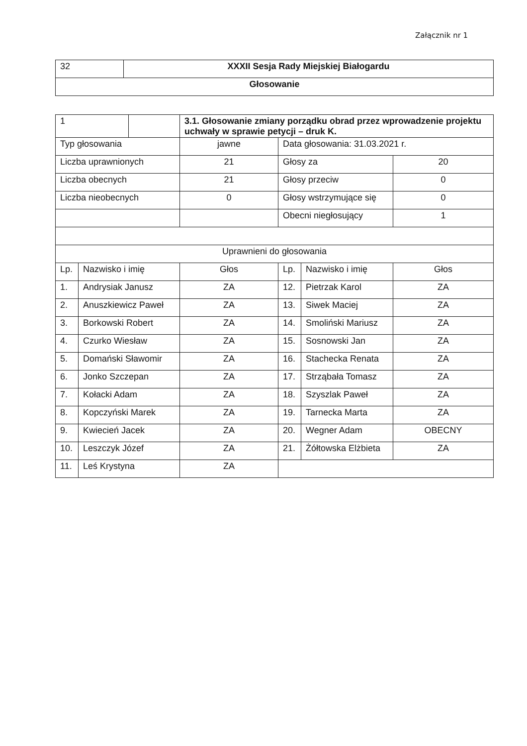Załącznik nr 1
| 32 | XXXII Sesja Rady Miejskiej Białogardu |
| Głosowanie | |
| 1 | | 3.1. Głosowanie zmiany porządku obrad przez wprowadzenie projektu uchwały w sprawie petycji – druk K. | | | |
| Typ głosowania | | jawne | Data głosowania: 31.03.2021 r. | | |
| Liczba uprawnionych | | 21 | Głosy za | | 20 |
| Liczba obecnych | | 21 | Głosy przeciw | | 0 |
| Liczba nieobecnych | | 0 | Głosy wstrzymujące się | | 0 |
| | | | Obecni niegłosujący | | 1 |
| Uprawnieni do głosowania | | | | | |
| Lp. | Nazwisko i imię | Głos | Lp. | Nazwisko i imię | Głos |
| 1. | Andrysiak Janusz | ZA | 12. | Pietrzak Karol | ZA |
| 2. | Anuszkiewicz Paweł | ZA | 13. | Siwek Maciej | ZA |
| 3. | Borkowski Robert | ZA | 14. | Smoliński Mariusz | ZA |
| 4. | Czurko Wiesław | ZA | 15. | Sosnowski Jan | ZA |
| 5. | Domański Sławomir | ZA | 16. | Stachecka Renata | ZA |
| 6. | Jonko Szczepan | ZA | 17. | Strząbała Tomasz | ZA |
| 7. | Kołacki Adam | ZA | 18. | Szyszlak Paweł | ZA |
| 8. | Kopczyński Marek | ZA | 19. | Tarnecka Marta | ZA |
| 9. | Kwiecień Jacek | ZA | 20. | Wegner Adam | OBECNY |
| 10. | Leszczyk Józef | ZA | 21. | Żółtowska Elżbieta | ZA |
| 11. | Leś Krystyna | ZA | | | |